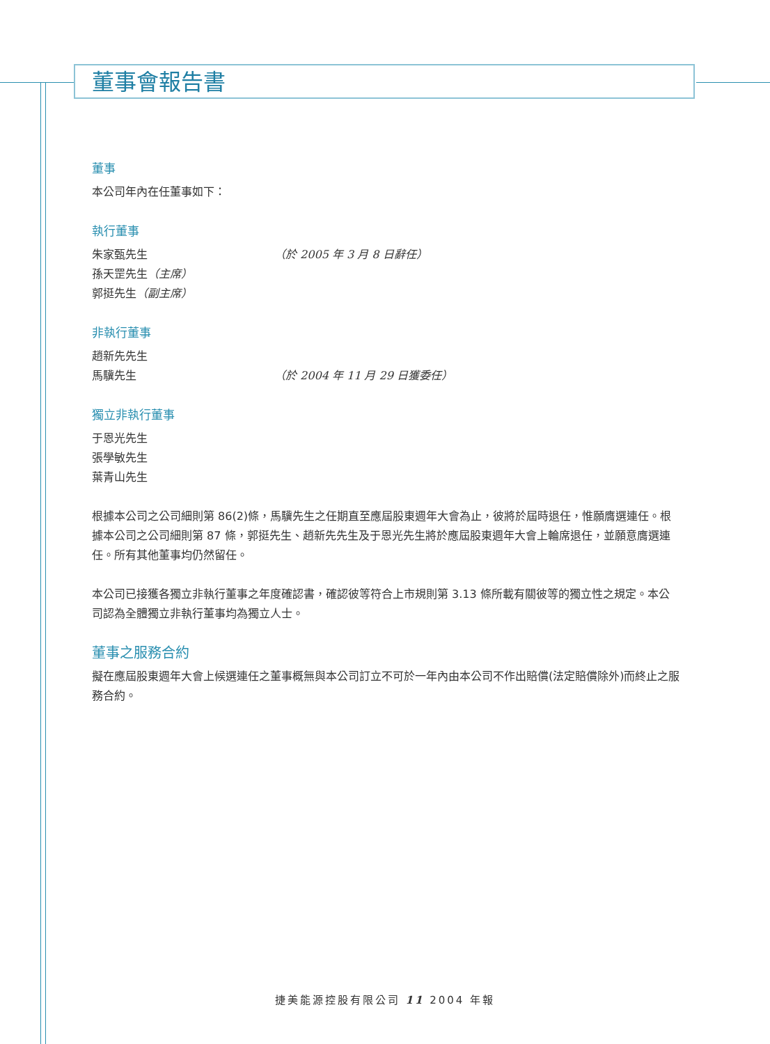董事會報告書
董事
本公司年內在任董事如下：
執行董事
朱家甄先生 （於 2005 年 3 月 8 日辭任）
孫天罡先生（主席）
郭挺先生（副主席）
非執行董事
趙新先先生
馬驥先生 （於 2004 年 11 月 29 日獲委任）
獨立非執行董事
于恩光先生
張學敏先生
葉青山先生
根據本公司之公司細則第 86(2)條，馬驥先生之任期直至應屆股東週年大會為止，彼將於屆時退任，惟願膺選連任。根據本公司之公司細則第 87 條，郭挺先生、趙新先先生及于恩光先生將於應屆股東週年大會上輪席退任，並願意膺選連任。所有其他董事均仍然留任。
本公司已接獲各獨立非執行董事之年度確認書，確認彼等符合上市規則第 3.13 條所載有關彼等的獨立性之規定。本公司認為全體獨立非執行董事均為獨立人士。
董事之服務合約
擬在應屆股東週年大會上候選連任之董事概無與本公司訂立不可於一年內由本公司不作出賠償(法定賠償除外)而終止之服務合約。
捷美能源控股有限公司 11 2004 年報